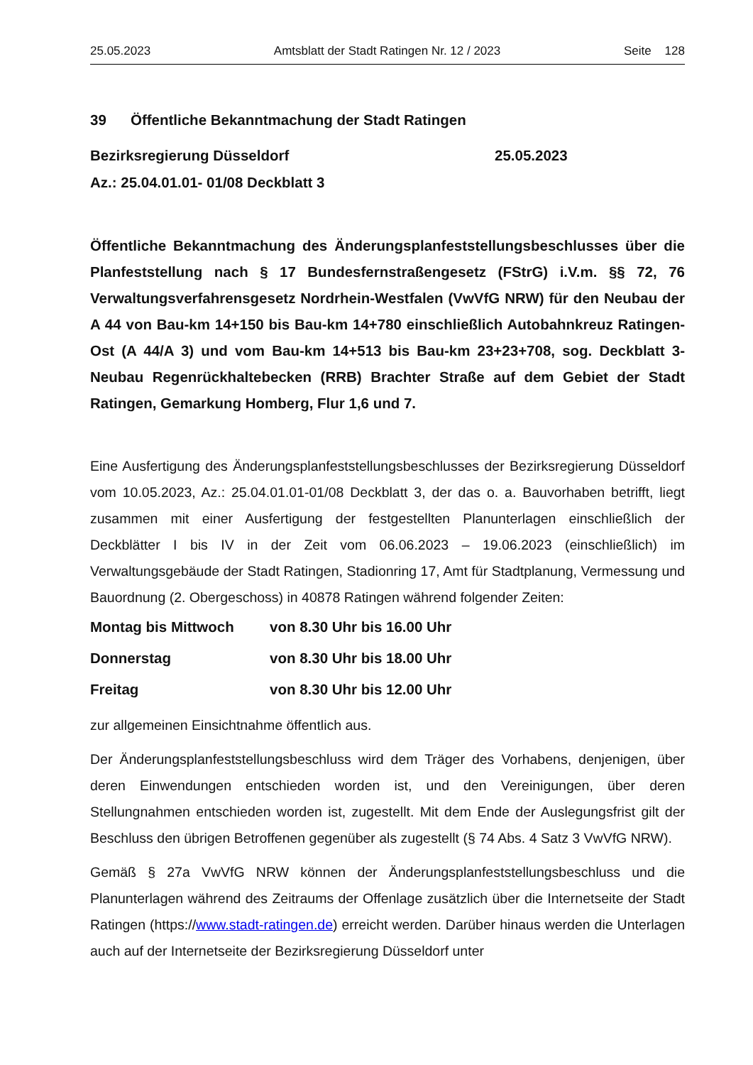25.05.2023 Amtsblatt der Stadt Ratingen Nr. 12 / 2023 Seite 128
39 Öffentliche Bekanntmachung der Stadt Ratingen
Bezirksregierung Düsseldorf 25.05.2023
Az.: 25.04.01.01- 01/08 Deckblatt 3
Öffentliche Bekanntmachung des Änderungsplanfeststellungsbeschlusses über die Planfeststellung nach § 17 Bundesfernstraßengesetz (FStrG) i.V.m. §§ 72, 76 Verwaltungsverfahrensgesetz Nordrhein-Westfalen (VwVfG NRW) für den Neubau der A 44 von Bau-km 14+150 bis Bau-km 14+780 einschließlich Autobahnkreuz Ratingen-Ost (A 44/A 3) und vom Bau-km 14+513 bis Bau-km 23+23+708, sog. Deckblatt 3- Neubau Regenrückhaltebecken (RRB) Brachter Straße auf dem Gebiet der Stadt Ratingen, Gemarkung Homberg, Flur 1,6 und 7.
Eine Ausfertigung des Änderungsplanfeststellungsbeschlusses der Bezirksregierung Düsseldorf vom 10.05.2023, Az.: 25.04.01.01-01/08 Deckblatt 3, der das o. a. Bauvorhaben betrifft, liegt zusammen mit einer Ausfertigung der festgestellten Planunterlagen einschließlich der Deckblätter I bis IV in der Zeit vom 06.06.2023 – 19.06.2023 (einschließlich) im Verwaltungsgebäude der Stadt Ratingen, Stadionring 17, Amt für Stadtplanung, Vermessung und Bauordnung (2. Obergeschoss) in 40878 Ratingen während folgender Zeiten:
| Montag bis Mittwoch | von 8.30 Uhr bis 16.00 Uhr |
| Donnerstag | von 8.30 Uhr bis 18.00 Uhr |
| Freitag | von 8.30 Uhr bis 12.00 Uhr |
zur allgemeinen Einsichtnahme öffentlich aus.
Der Änderungsplanfeststellungsbeschluss wird dem Träger des Vorhabens, denjenigen, über deren Einwendungen entschieden worden ist, und den Vereinigungen, über deren Stellungnahmen entschieden worden ist, zugestellt. Mit dem Ende der Auslegungsfrist gilt der Beschluss den übrigen Betroffenen gegenüber als zugestellt (§ 74 Abs. 4 Satz 3 VwVfG NRW).
Gemäß § 27a VwVfG NRW können der Änderungsplanfeststellungsbeschluss und die Planunterlagen während des Zeitraums der Offenlage zusätzlich über die Internetseite der Stadt Ratingen (https://www.stadt-ratingen.de) erreicht werden. Darüber hinaus werden die Unterlagen auch auf der Internetseite der Bezirksregierung Düsseldorf unter